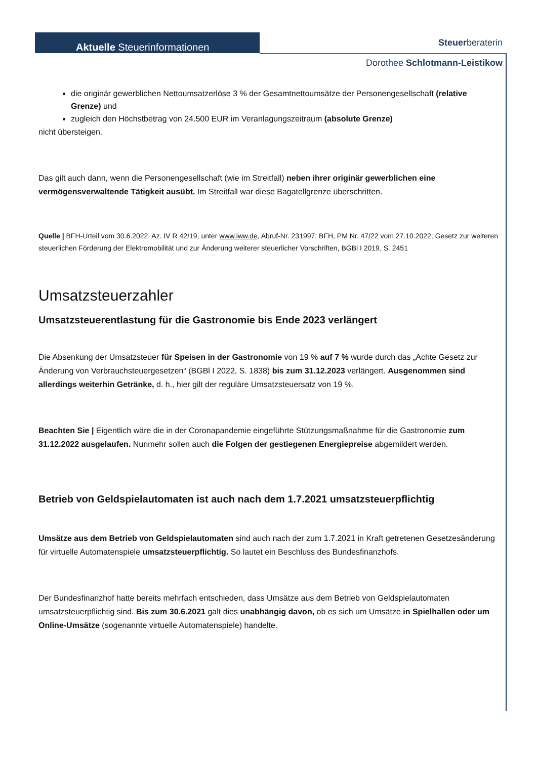Aktuelle Steuerinformationen Steuerberaterin
Dorothee Schlotmann-Leistikow
die originär gewerblichen Nettoumsatzerlöse 3 % der Gesamtnettoumsätze der Personengesellschaft (relative Grenze) und
zugleich den Höchstbetrag von 24.500 EUR im Veranlagungszeitraum (absolute Grenze)
nicht übersteigen.
Das gilt auch dann, wenn die Personengesellschaft (wie im Streitfall) neben ihrer originär gewerblichen eine vermögensverwaltende Tätigkeit ausübt. Im Streitfall war diese Bagatellgrenze überschritten.
Quelle | BFH-Urteil vom 30.6.2022, Az. IV R 42/19, unter www.iww.de, Abruf-Nr. 231997; BFH, PM Nr. 47/22 vom 27.10.2022; Gesetz zur weiteren steuerlichen Förderung der Elektromobilität und zur Änderung weiterer steuerlicher Vorschriften, BGBl I 2019, S. 2451
Umsatzsteuerzahler
Umsatzsteuerentlastung für die Gastronomie bis Ende 2023 verlängert
Die Absenkung der Umsatzsteuer für Speisen in der Gastronomie von 19 % auf 7 % wurde durch das „Achte Gesetz zur Änderung von Verbrauchsteuergesetzen“ (BGBl I 2022, S. 1838) bis zum 31.12.2023 verlängert. Ausgenommen sind allerdings weiterhin Getränke, d. h., hier gilt der reguläre Umsatzsteuersatz von 19 %.
Beachten Sie | Eigentlich wäre die in der Coronapandemie eingeführte Stützungsmaßnahme für die Gastronomie zum 31.12.2022 ausgelaufen. Nunmehr sollen auch die Folgen der gestiegenen Energiepreise abgemildert werden.
Betrieb von Geldspielautomaten ist auch nach dem 1.7.2021 umsatzsteuerpflichtig
Umsätze aus dem Betrieb von Geldspielautomaten sind auch nach der zum 1.7.2021 in Kraft getretenen Gesetzesänderung für virtuelle Automatenspiele umsatzsteuerpflichtig. So lautet ein Beschluss des Bundesfinanzhofs.
Der Bundesfinanzhof hatte bereits mehrfach entschieden, dass Umsätze aus dem Betrieb von Geldspielautomaten umsatzsteuerpflichtig sind. Bis zum 30.6.2021 galt dies unabhängig davon, ob es sich um Umsätze in Spielhallen oder um Online-Umsätze (sogenannte virtuelle Automatenspiele) handelte.